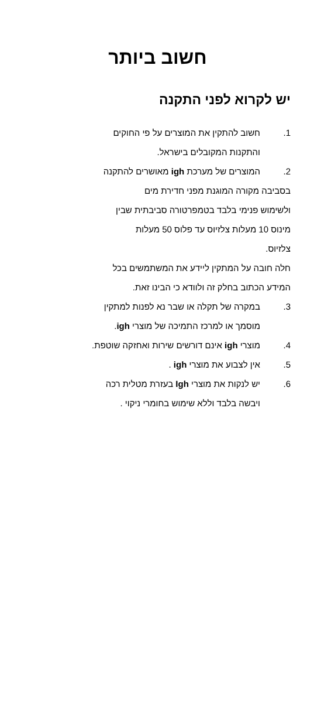חשוב ביותר
יש לקרוא לפני התקנה
1. חשוב להתקין את המוצרים על פי החוקים
והתקנות המקובלים בישראל.
2. המוצרים של מערכת igh מאושרים להתקנה
בסביבה מקורה המוגנת מפני חדירת מים
ולשימוש פנימי בלבד בטמפרטורה סביבתית שבין
מינוס 10 מעלות צלזיוס עד פלוס 50 מעלות
צלזיוס.
חלה חובה על המתקין ליידע את המשתמשים בכל
המידע הכתוב בחלק זה ולוודא כי הבינו זאת.
3. במקרה של תקלה או שבר נא לפנות למתקין
מוסמך או למרכז התמיכה של מוצרי igh.
4. מוצרי igh אינם דורשים שירות ואחזקה שוטפת.
5. אין לצבוע את מוצרי igh .
6. יש לנקות את מוצרי Igh בעזרת מטלית רכה
ויבשה בלבד וללא שימוש בחומרי ניקוי .